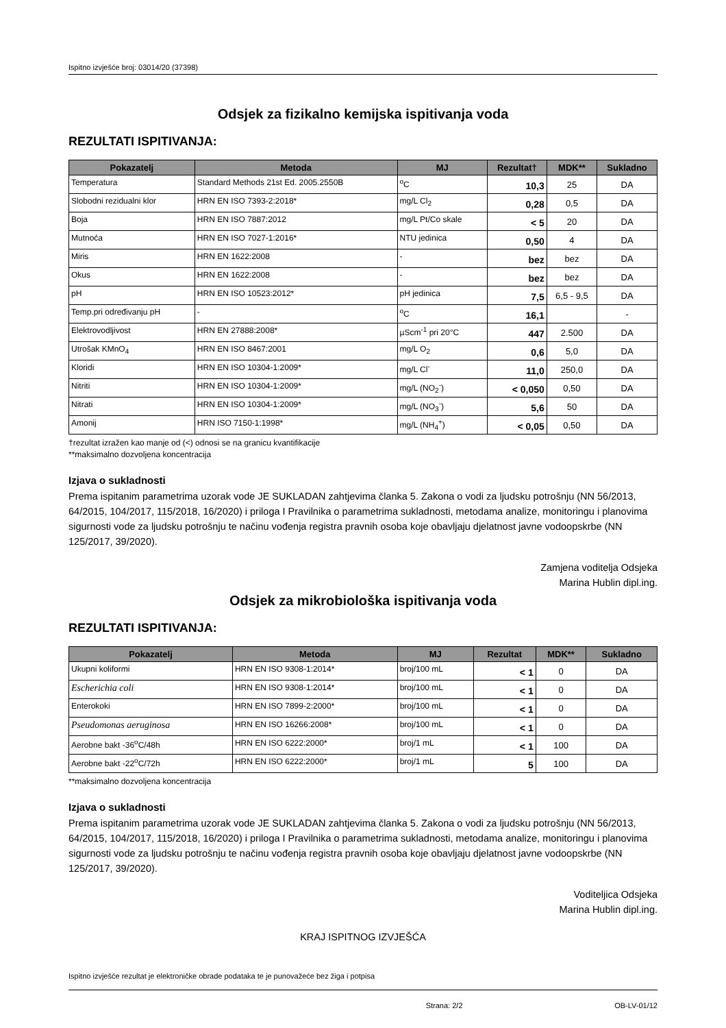Ispitno izvješće broj: 03014/20 (37398)
Odsjek za fizikalno kemijska ispitivanja voda
REZULTATI ISPITIVANJA:
| Pokazatelj | Metoda | MJ | Rezultat† | MDK** | Sukladno |
| --- | --- | --- | --- | --- | --- |
| Temperatura | Standard Methods 21st Ed. 2005.2550B | <sup>o</sup> C | 10,3 | 25 | DA |
| Slobodni rezidualni klor | HRN EN ISO 7393-2:2018* | mg/L Cl<sub>2</sub> | 0,28 | 0,5 | DA |
| Boja | HRN EN ISO 7887:2012 | mg/L Pt/Co skale | < 5 | 20 | DA |
| Mutnoća | HRN EN ISO 7027-1:2016* | NTU jedinica | 0,50 | 4 | DA |
| Miris | HRN EN 1622:2008 | - | bez | bez | DA |
| Okus | HRN EN 1622:2008 | - | bez | bez | DA |
| pH | HRN EN ISO 10523:2012* | pH jedinica | 7,5 | 6,5 - 9,5 | DA |
| Temp.pri određivanju pH | - | <sup>o</sup> C | 16,1 | | - |
| Elektrovodljivost | HRN EN 27888:2008* | µScm<sup>-1</sup> pri 20°C | 447 | 2.500 | DA |
| Utrošak KMnO<sub>4</sub> | HRN EN ISO 8467:2001 | mg/L O<sub>2</sub> | 0,6 | 5,0 | DA |
| Kloridi | HRN EN ISO 10304-1:2009* | mg/L Cl<sup>-</sup> | 11,0 | 250,0 | DA |
| Nitriti | HRN EN ISO 10304-1:2009* | mg/L (NO<sub>2</sub><sup>-</sup>) | < 0,050 | 0,50 | DA |
| Nitrati | HRN EN ISO 10304-1:2009* | mg/L (NO<sub>3</sub><sup>-</sup>) | 5,6 | 50 | DA |
| Amonij | HRN ISO 7150-1:1998* | mg/L (NH<sub>4</sub><sup>+</sup>) | < 0,05 | 0,50 | DA |
†rezultat izražen kao manje od (<) odnosi se na granicu kvantifikacije
**maksimalno dozvoljena koncentracija
Izjava o sukladnosti
Prema ispitanim parametrima uzorak vode JE SUKLADAN zahtjevima članka 5. Zakona o vodi za ljudsku potrošnju (NN 56/2013, 64/2015, 104/2017, 115/2018, 16/2020) i priloga I Pravilnika o parametrima sukladnosti, metodama analize, monitoringu i planovima sigurnosti vode za ljudsku potrošnju te načinu vođenja registra pravnih osoba koje obavljaju djelatnost javne vodoopskrbe (NN 125/2017, 39/2020).
Zamjena voditelja Odsjeka
Marina Hublin dipl.ing.
Odsjek za mikrobiološka ispitivanja voda
REZULTATI ISPITIVANJA:
| Pokazatelj | Metoda | MJ | Rezultat | MDK** | Sukladno |
| --- | --- | --- | --- | --- | --- |
| Ukupni koliformi | HRN EN ISO 9308-1:2014* | broj/100 mL | < 1 | 0 | DA |
| Escherichia coli | HRN EN ISO 9308-1:2014* | broj/100 mL | < 1 | 0 | DA |
| Enterokoki | HRN EN ISO 7899-2:2000* | broj/100 mL | < 1 | 0 | DA |
| Pseudomonas aeruginosa | HRN EN ISO 16266:2008* | broj/100 mL | < 1 | 0 | DA |
| Aerobne bakt -36<sup>o</sup>C/48h | HRN EN ISO 6222:2000* | broj/1 mL | < 1 | 100 | DA |
| Aerobne bakt -22<sup>o</sup>C/72h | HRN EN ISO 6222:2000* | broj/1 mL | 5 | 100 | DA |
**maksimalno dozvoljena koncentracija
Izjava o sukladnosti
Prema ispitanim parametrima uzorak vode JE SUKLADAN zahtjevima članka 5. Zakona o vodi za ljudsku potrošnju (NN 56/2013, 64/2015, 104/2017, 115/2018, 16/2020) i priloga I Pravilnika o parametrima sukladnosti, metodama analize, monitoringu i planovima sigurnosti vode za ljudsku potrošnju te načinu vođenja registra pravnih osoba koje obavljaju djelatnost javne vodoopskrbe (NN 125/2017, 39/2020).
Voditeljica Odsjeka
Marina Hublin dipl.ing.
KRAJ ISPITNOG IZVJEŠĆA
Ispitno izvješće rezultat je elektroničke obrade podataka te je punovažeće bez žiga i potpisa
Strana: 2/2 OB-LV-01/12